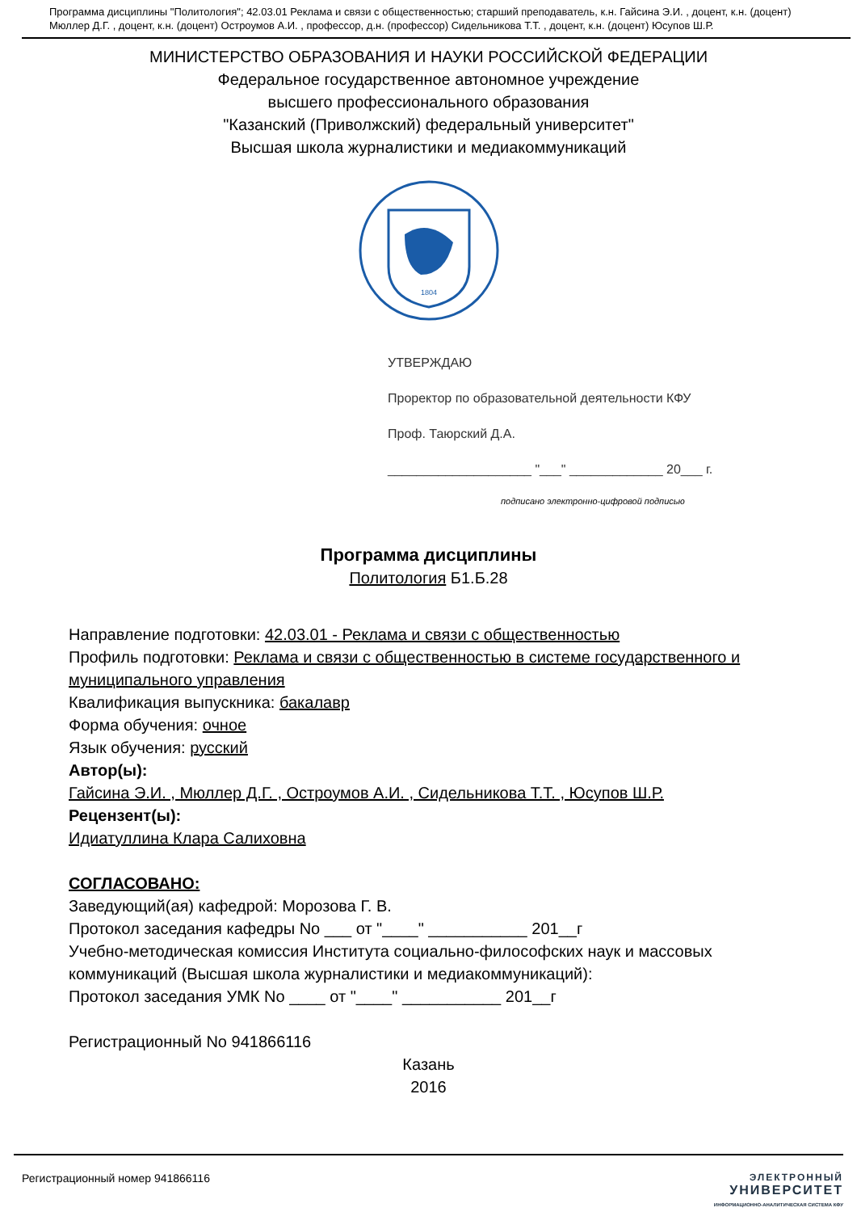Программа дисциплины "Политология"; 42.03.01 Реклама и связи с общественностью; старший преподаватель, к.н. Гайсина Э.И. , доцент, к.н. (доцент) Мюллер Д.Г. , доцент, к.н. (доцент) Остроумов А.И. , профессор, д.н. (профессор) Сидельникова Т.Т. , доцент, к.н. (доцент) Юсупов Ш.Р.
МИНИСТЕРСТВО ОБРАЗОВАНИЯ И НАУКИ РОССИЙСКОЙ ФЕДЕРАЦИИ
Федеральное государственное автономное учреждение
высшего профессионального образования
"Казанский (Приволжский) федеральный университет"
Высшая школа журналистики и медиакоммуникаций
1804
УТВЕРЖДАЮ
Проректор по образовательной деятельности КФУ
Проф. Таюрский Д.А.
____________________ "___" _____________ 20___ г.
подписано электронно-цифровой подписью
Программа дисциплины
Политология Б1.Б.28
Направление подготовки: 42.03.01 - Реклама и связи с общественностью
Профиль подготовки: Реклама и связи с общественностью в системе государственного и муниципального управления
Квалификация выпускника: бакалавр
Форма обучения: очное
Язык обучения: русский
Автор(ы):
Гайсина Э.И. , Мюллер Д.Г. , Остроумов А.И. , Сидельникова Т.Т. , Юсупов Ш.Р.
Рецензент(ы):
Идиатуллина Клара Салиховна
СОГЛАСОВАНО:
Заведующий(ая) кафедрой: Морозова Г. В.
Протокол заседания кафедры No ___ от "____" ___________ 201__г
Учебно-методическая комиссия Института социально-философских наук и массовых коммуникаций (Высшая школа журналистики и медиакоммуникаций):
Протокол заседания УМК No ____ от "____" ___________ 201__г
Регистрационный No 941866116
Казань
2016
Регистрационный номер 941866116
ЭЛЕКТРОННЫЙ
УНИВЕРСИТЕТ
ИНФОРМАЦИОННО-АНАЛИТИЧЕСКАЯ СИСТЕМА КФУ